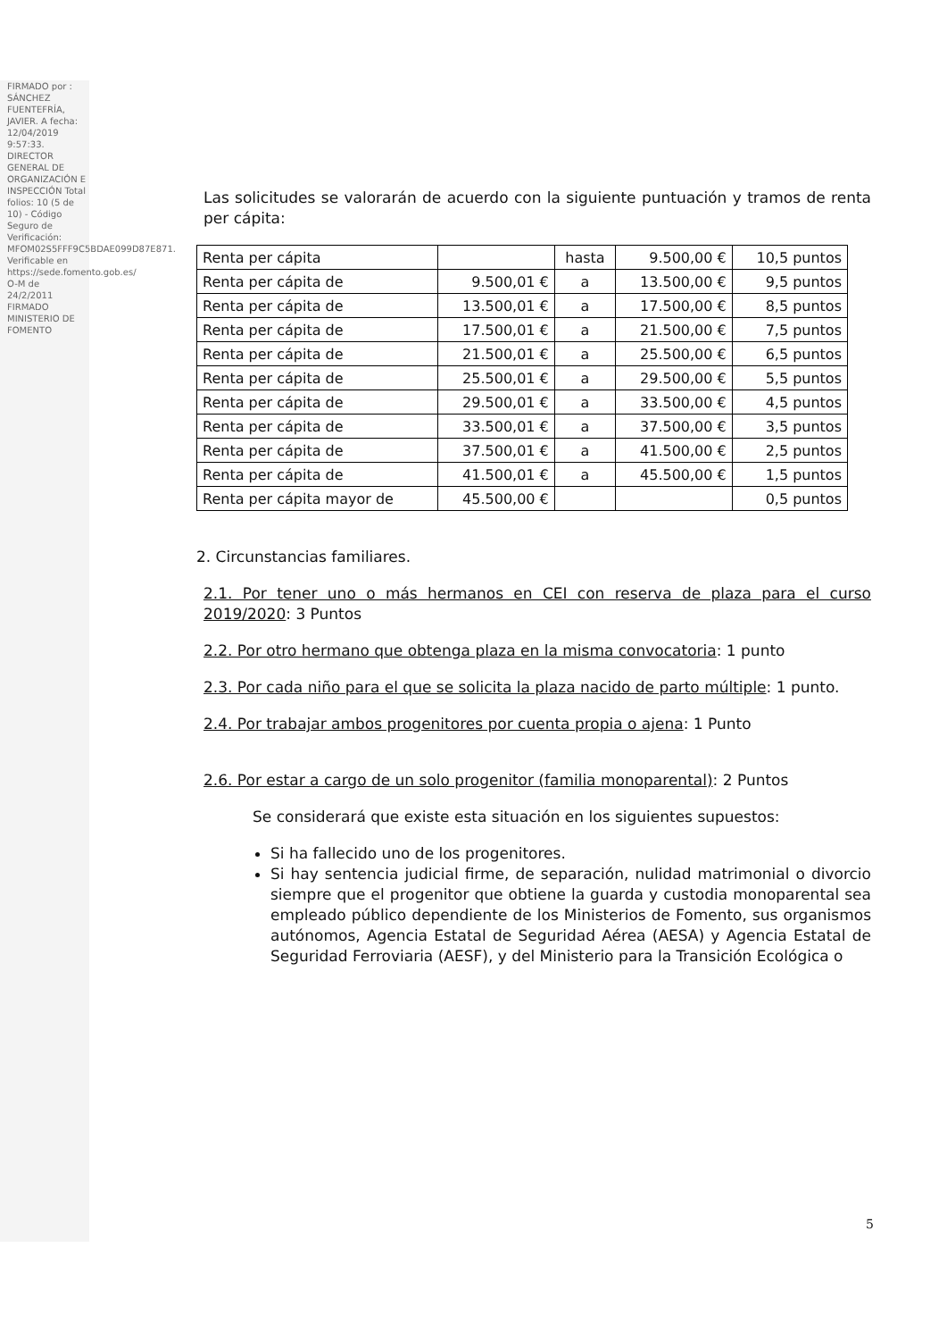FIRMADO por : SÁNCHEZ FUENTEFRÍA, JAVIER. A fecha: 12/04/2019 9:57:33. DIRECTOR GENERAL DE ORGANIZACIÓN E INSPECCIÓN Total folios: 10 (5 de 10) - Código Seguro de Verificación: MFOM02S5FFF9C5BDAE099D87E871. Verificable en https://sede.fomento.gob.es/ O-M de 24/2/2011 FIRMADO MINISTERIO DE FOMENTO
Las solicitudes se valorarán de acuerdo con la siguiente puntuación y tramos de renta per cápita:
| Renta per cápita | | hasta | 9.500,00 € | 10,5 puntos |
| Renta per cápita de | 9.500,01 € | a | 13.500,00 € | 9,5 puntos |
| Renta per cápita de | 13.500,01 € | a | 17.500,00 € | 8,5 puntos |
| Renta per cápita de | 17.500,01 € | a | 21.500,00 € | 7,5 puntos |
| Renta per cápita de | 21.500,01 € | a | 25.500,00 € | 6,5 puntos |
| Renta per cápita de | 25.500,01 € | a | 29.500,00 € | 5,5 puntos |
| Renta per cápita de | 29.500,01 € | a | 33.500,00 € | 4,5 puntos |
| Renta per cápita de | 33.500,01 € | a | 37.500,00 € | 3,5 puntos |
| Renta per cápita de | 37.500,01 € | a | 41.500,00 € | 2,5 puntos |
| Renta per cápita de | 41.500,01 € | a | 45.500,00 € | 1,5 puntos |
| Renta per cápita mayor de | 45.500,00 € | | | 0,5 puntos |
2. Circunstancias familiares.
2.1. Por tener uno o más hermanos en CEI con reserva de plaza para el curso 2019/2020: 3 Puntos
2.2. Por otro hermano que obtenga plaza en la misma convocatoria: 1 punto
2.3. Por cada niño para el que se solicita la plaza nacido de parto múltiple: 1 punto.
2.4. Por trabajar ambos progenitores por cuenta propia o ajena: 1 Punto
2.6. Por estar a cargo de un solo progenitor (familia monoparental): 2 Puntos
Se considerará que existe esta situación en los siguientes supuestos:
Si ha fallecido uno de los progenitores.
Si hay sentencia judicial firme, de separación, nulidad matrimonial o divorcio siempre que el progenitor que obtiene la guarda y custodia monoparental sea empleado público dependiente de los Ministerios de Fomento, sus organismos autónomos, Agencia Estatal de Seguridad Aérea (AESA) y Agencia Estatal de Seguridad Ferroviaria (AESF), y del Ministerio para la Transición Ecológica o
5